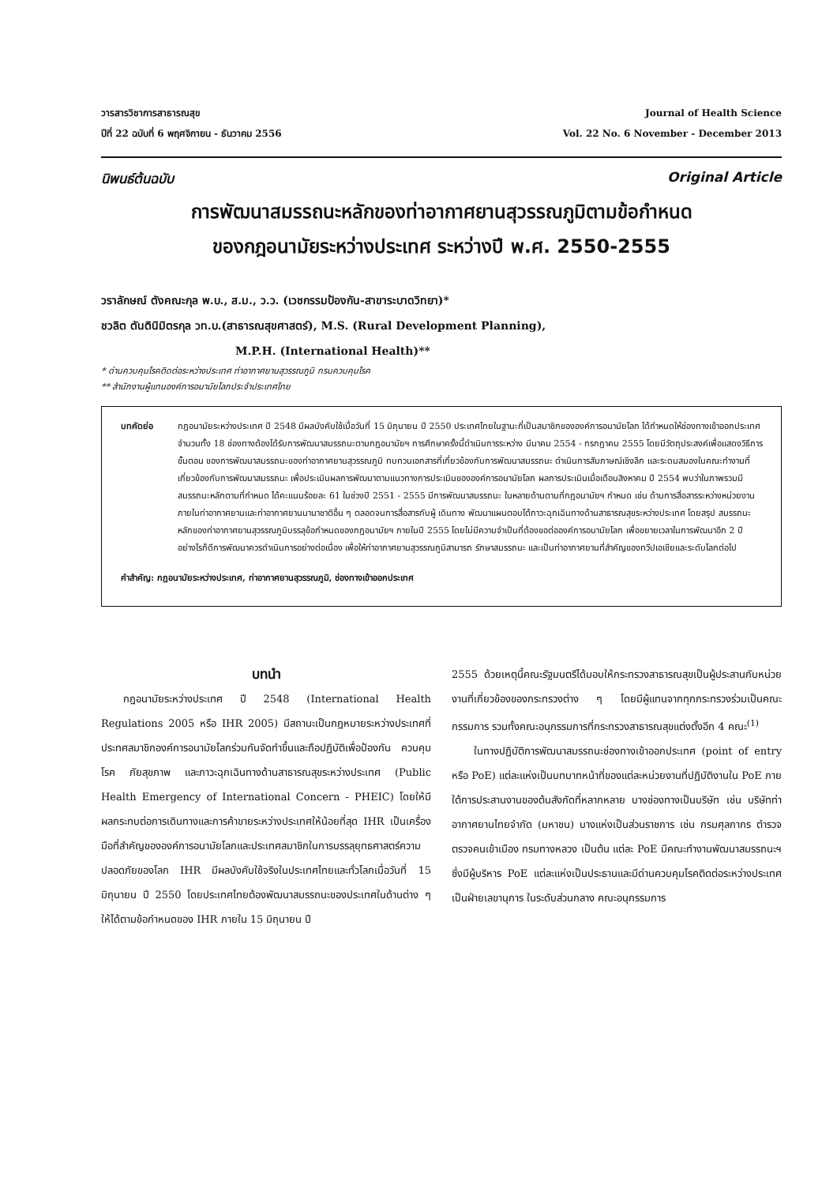วารสารวิชาการสาธารณสุข
ปีที่ 22 ฉบับที่ 6 พฤศจิกายน - ธันวาคม 2556
Journal of Health Science
Vol. 22 No. 6 November - December 2013
นิพนธ์ต้นฉบับ Original Article
การพัฒนาสมรรถนะหลักของท่าอากาศยานสุวรรณภูมิตามข้อกำหนด
ของกฎอนามัยระหว่างประเทศ ระหว่างปี พ.ศ. 2550-2555
วราลักษณ์ ตังคณะกุล พ.บ., ส.ม., ว.ว. (เวชกรรมป้องกัน-สาขาระบาดวิทยา)*
ชวลิต ตันตินิมิตรกุล วท.บ.(สาธารณสุขศาสตร์), M.S. (Rural Development Planning),
M.P.H. (International Health)**
* ด่านควบคุมโรคติดต่อระหว่างประเทศ ท่าอากาศยานสุวรรณภูมิ กรมควบคุมโรค
** สำนักงานผู้แทนองค์การอนามัยโลกประจำประเทศไทย
บทคัดย่อ กฎอนามัยระหว่างประเทศ ปี 2548 มีผลบังคับใช้เมื่อวันที่ 15 มิถุนายน ปี 2550 ประเทศไทยในฐานะที่เป็นสมาชิกขององค์การอนามัยโลก ได้กำหนดให้ช่องทางเข้าออกประเทศจำนวนทั้ง 18 ช่องทางต้องได้รับการพัฒนาสมรรถนะตามกฎอนามัยฯ การศึกษาครั้งนี้ดำเนินการระหว่าง มีนาคม 2554 - กรกฎาคม 2555 โดยมีวัตถุประสงค์เพื่อแสดงวิธีการ ขั้นตอน ของการพัฒนาสมรรถนะของท่าอากาศยานสุวรรณภูมิ ทบทวนเอกสารที่เกี่ยวข้องกับการพัฒนาสมรรถนะ ดำเนินการสัมภาษณ์เชิงลึก และระดมสมองในคณะทำงานที่เกี่ยวข้องกับการพัฒนาสมรรถนะ เพื่อประเมินผลการพัฒนาตามแนวทางการประเมินขององค์การอนามัยโลก ผลการประเมินเมื่อเดือนสิงหาคม ปี 2554 พบว่าในภาพรวมมีสมรรถนะหลักตามที่กำหนด ได้คะแนนร้อยละ 61 ในช่วงปี 2551 - 2555 มีการพัฒนาสมรรถนะ ในหลายด้านตามที่กฎอนามัยฯ กำหนด เช่น ด้านการสื่อสารระหว่างหน่วยงานภายในท่าอากาศยานและท่าอากาศยานนานาชาติอื่น ๆ ตลอดจนการสื่อสารกับผู้ เดินทาง พัฒนาแผนตอบโต้ภาวะฉุกเฉินทางด้านสาธารณสุขระหว่างประเทศ โดยสรุป สมรรถนะหลักของท่าอากาศยานสุวรรณภูมิบรรลุข้อกำหนดของกฎอนามัยฯ ภายในปี 2555 โดยไม่มีความจำเป็นที่ต้องขอต่อองค์การอนามัยโลก เพื่อขยายเวลาในการพัฒนาอีก 2 ปี อย่างไรก็ดีการพัฒนาควรดำเนินการอย่างต่อเนื่อง เพื่อให้ท่าอากาศยานสุวรรณภูมิสามารถ รักษาสมรรถนะ และเป็นท่าอากาศยานที่สำคัญของทวีปเอเชียและระดับโลกต่อไป
คำสำคัญ: กฎอนามัยระหว่างประเทศ, ท่าอากาศยานสุวรรณภูมิ, ช่องทางเข้าออกประเทศ
บทนำ
กฎอนามัยระหว่างประเทศ ปี 2548 (International Health Regulations 2005 หรือ IHR 2005) มีสถานะเป็นกฎหมายระหว่างประเทศที่ประทศสมาชิกองค์การอนามัยโลกร่วมกันจัดทำขึ้นและถือปฏิบัติเพื่อป้องกัน ควบคุมโรค ภัยสุขภาพ และภาวะฉุกเฉินทางด้านสาธารณสุขระหว่างประเทศ (Public Health Emergency of International Concern - PHEIC) โดยให้มีผลกระทบต่อการเดินทางและการค้าขายระหว่างประเทศให้น้อยที่สุด IHR เป็นเครื่องมือที่สำคัญขององค์การอนามัยโลกและประเทศสมาชิกในการบรรลุยุทธศาสตร์ความปลอดภัยของโลก IHR มีผลบังคับใช้จริงในประเทศไทยและทั่วโลกเมื่อวันที่ 15 มิถุนายน ปี 2550 โดยประเทศไทยต้องพัฒนาสมรรถนะของประเทศในด้านต่าง ๆ ให้ได้ตามข้อกำหนดของ IHR ภายใน 15 มิถุนายน ปี
2555 ด้วยเหตุนี้คณะรัฐมนตรีได้มอบให้กระทรวงสาธารณสุขเป็นผู้ประสานกับหน่วยงานที่เกี่ยวข้องของกระทรวงต่าง ๆ โดยมีผู้แทนจากทุกกระทรวงร่วมเป็นคณะกรรมการ รวมทั้งคณะอนุกรรมการที่กระทรวงสาธารณสุขแต่งตั้งอีก 4 คณะ<sup>(1)</sup>
ในทางปฏิบัติการพัฒนาสมรรถนะช่องทางเข้าออกประเทศ (point of entry หรือ PoE) แต่ละแห่งเป็นบทบาทหน้าที่ของแต่ละหน่วยงานที่ปฏิบัติงานใน PoE ภายใต้การประสานงานของต้นสังกัดที่หลากหลาย บางช่องทางเป็นบริษัท เช่น บริษัทท่าอากาศยานไทยจำกัด (มหาชน) บางแห่งเป็นส่วนราชการ เช่น กรมศุลกากร ตำรวจตรวจคนเข้าเมือง กรมทางหลวง เป็นต้น แต่ละ PoE มีคณะทำงานพัฒนาสมรรถนะฯ ซึ่งมีผู้บริหาร PoE แต่ละแห่งเป็นประธานและมีด่านควบคุมโรคติดต่อระหว่างประเทศเป็นฝ่ายเลขานุการ ในระดับส่วนกลาง คณะอนุกรรมการ